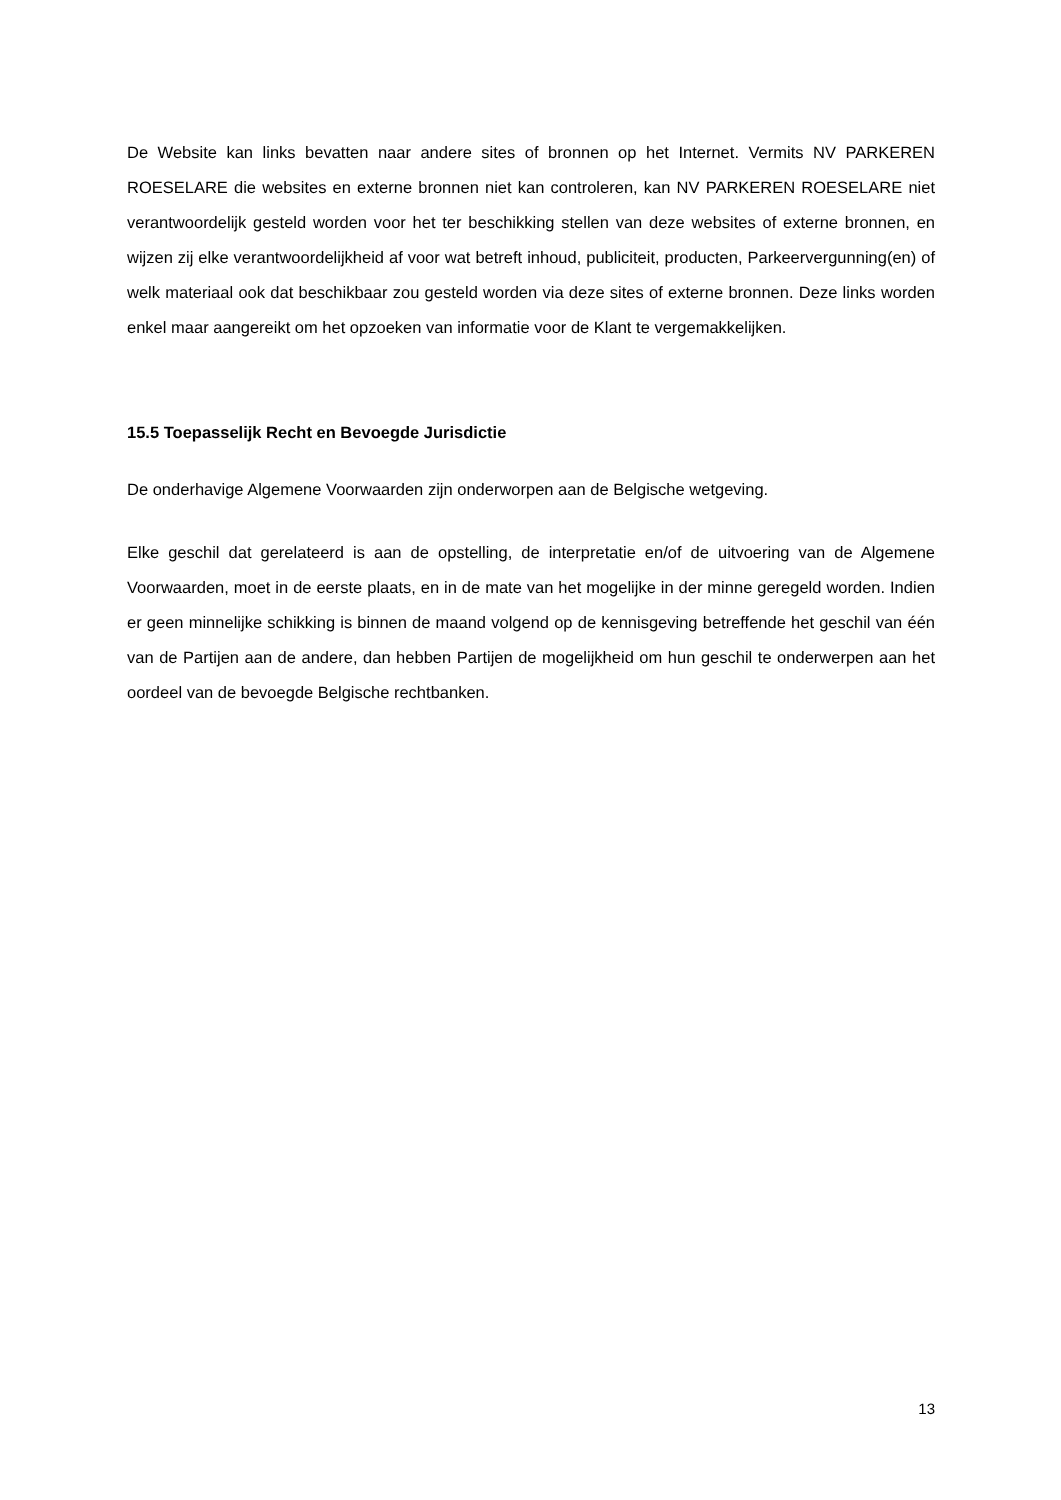De Website kan links bevatten naar andere sites of bronnen op het Internet. Vermits NV PARKEREN ROESELARE die websites en externe bronnen niet kan controleren, kan NV PARKEREN ROESELARE niet verantwoordelijk gesteld worden voor het ter beschikking stellen van deze websites of externe bronnen, en wijzen zij elke verantwoordelijkheid af voor wat betreft inhoud, publiciteit, producten, Parkeervergunning(en) of welk materiaal ook dat beschikbaar zou gesteld worden via deze sites of externe bronnen. Deze links worden enkel maar aangereikt om het opzoeken van informatie voor de Klant te vergemakkelijken.
15.5 Toepasselijk Recht en Bevoegde Jurisdictie
De onderhavige Algemene Voorwaarden zijn onderworpen aan de Belgische wetgeving.
Elke geschil dat gerelateerd is aan de opstelling, de interpretatie en/of de uitvoering van de Algemene Voorwaarden, moet in de eerste plaats, en in de mate van het mogelijke in der minne geregeld worden. Indien er geen minnelijke schikking is binnen de maand volgend op de kennisgeving betreffende het geschil van één van de Partijen aan de andere, dan hebben Partijen de mogelijkheid om hun geschil te onderwerpen aan het oordeel van de bevoegde Belgische rechtbanken.
13